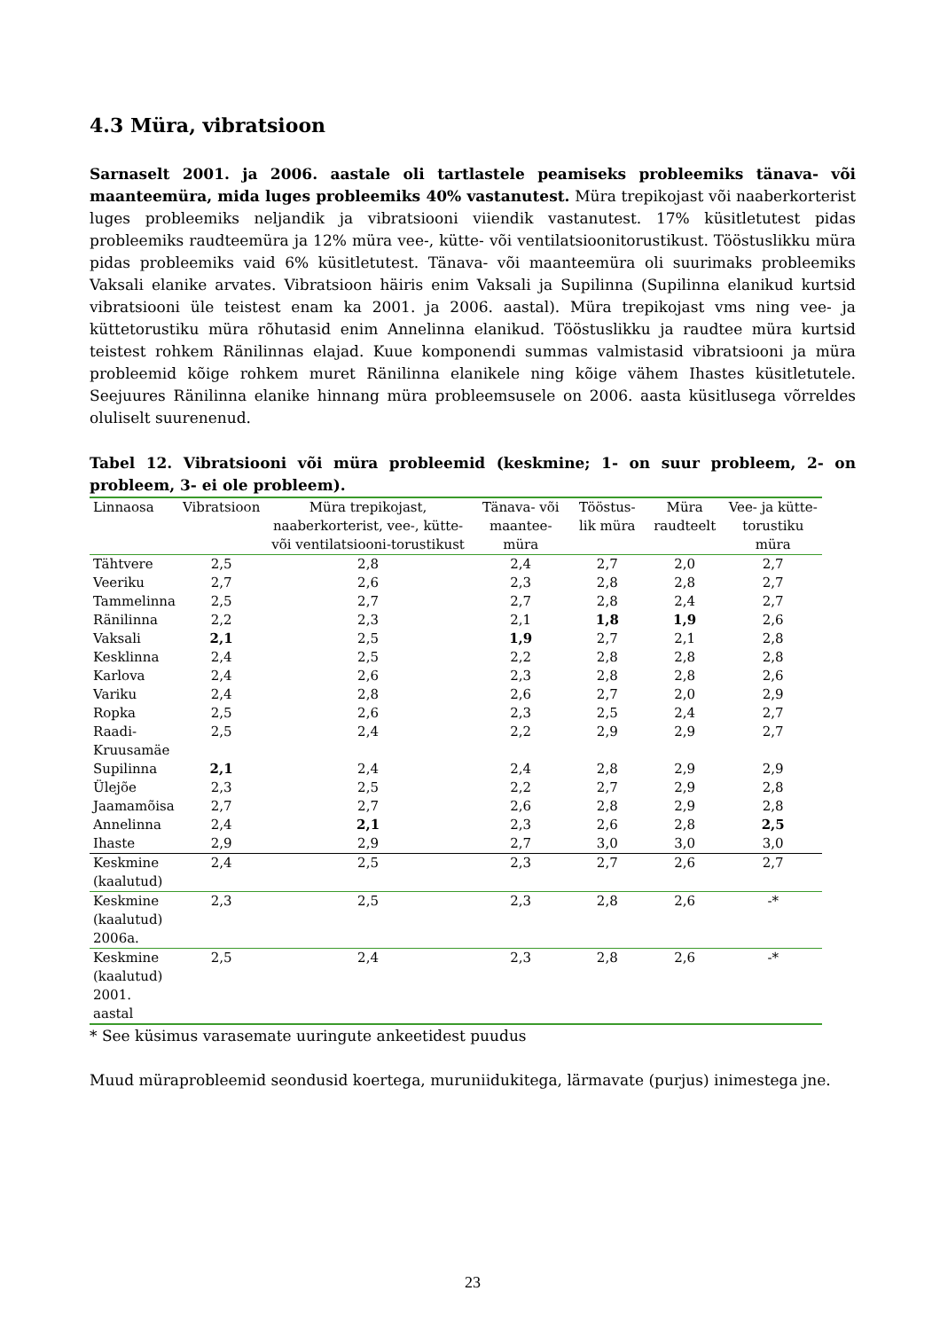4.3 Müra, vibratsioon
Sarnaselt 2001. ja 2006. aastale oli tartlastele peamiseks probleemiks tänava- või maanteemüra, mida luges probleemiks 40% vastanutest. Müra trepikojast või naaberkorterist luges probleemiks neljandik ja vibratsiooni viiendik vastanutest. 17% küsitletutest pidas probleemiks raudteemüra ja 12% müra vee-, kütte- või ventilatsioonitorustikust. Tööstuslikku müra pidas probleemiks vaid 6% küsitletutest. Tänava- või maanteemüra oli suurimaks probleemiks Vaksali elanike arvates. Vibratsioon häiris enim Vaksali ja Supilinna (Supilinna elanikud kurtsid vibratsiooni üle teistest enam ka 2001. ja 2006. aastal). Müra trepikojast vms ning vee- ja küttetorustiku müra rõhutasid enim Annelinna elanikud. Tööstuslikku ja raudtee müra kurtsid teistest rohkem Ränilinnas elajad. Kuue komponendi summas valmistasid vibratsiooni ja müra probleemid kõige rohkem muret Ränilinna elanikele ning kõige vähem Ihastes küsitletutele. Seejuures Ränilinna elanike hinnang müra probleemsusele on 2006. aasta küsitlusega võrreldes oluliselt suurenenud.
Tabel 12. Vibratsiooni või müra probleemid (keskmine; 1- on suur probleem, 2- on probleem, 3- ei ole probleem).
| Linnaosa | Vibratsioon | Müra trepikojast, naaberkorterist, vee-, kütte- või ventilatsiooni-torustikust | Tänava- või maantee-müra | Tööstus-lik müra | Müra raudteelt | Vee- ja kütte-torustiku müra |
| --- | --- | --- | --- | --- | --- | --- |
| Tähtvere | 2,5 | 2,8 | 2,4 | 2,7 | 2,0 | 2,7 |
| Veeriku | 2,7 | 2,6 | 2,3 | 2,8 | 2,8 | 2,7 |
| Tammelinna | 2,5 | 2,7 | 2,7 | 2,8 | 2,4 | 2,7 |
| Ränilinna | 2,2 | 2,3 | 2,1 | 1,8 | 1,9 | 2,6 |
| Vaksali | 2,1 | 2,5 | 1,9 | 2,7 | 2,1 | 2,8 |
| Kesklinna | 2,4 | 2,5 | 2,2 | 2,8 | 2,8 | 2,8 |
| Karlova | 2,4 | 2,6 | 2,3 | 2,8 | 2,8 | 2,6 |
| Variku | 2,4 | 2,8 | 2,6 | 2,7 | 2,0 | 2,9 |
| Ropka | 2,5 | 2,6 | 2,3 | 2,5 | 2,4 | 2,7 |
| Raadi- Kruusamäe | 2,5 | 2,4 | 2,2 | 2,9 | 2,9 | 2,7 |
| Supilinna | 2,1 | 2,4 | 2,4 | 2,8 | 2,9 | 2,9 |
| Ülejõe | 2,3 | 2,5 | 2,2 | 2,7 | 2,9 | 2,8 |
| Jaamamõisa | 2,7 | 2,7 | 2,6 | 2,8 | 2,9 | 2,8 |
| Annelinna | 2,4 | 2,1 | 2,3 | 2,6 | 2,8 | 2,5 |
| Ihaste | 2,9 | 2,9 | 2,7 | 3,0 | 3,0 | 3,0 |
| Keskmine (kaalutud) | 2,4 | 2,5 | 2,3 | 2,7 | 2,6 | 2,7 |
| Keskmine (kaalutud) 2006a. | 2,3 | 2,5 | 2,3 | 2,8 | 2,6 | -* |
| Keskmine (kaalutud) 2001. aastal | 2,5 | 2,4 | 2,3 | 2,8 | 2,6 | -* |
* See küsimus varasemate uuringute ankeetidest puudus
Muud müraprobleemid seondusid koertega, muruniidukitega, lärmavate (purjus) inimestega jne.
23